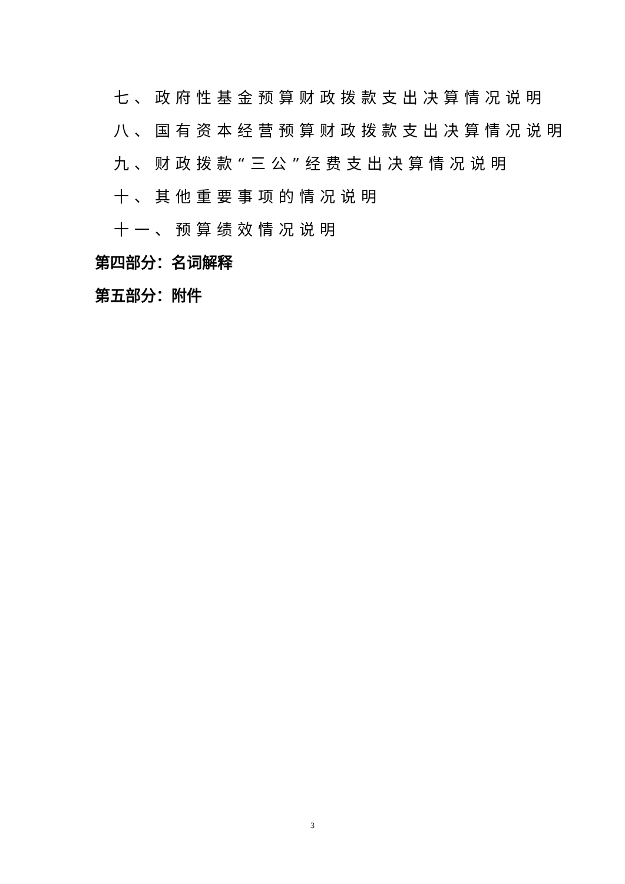七、政府性基金预算财政拨款支出决算情况说明
八、国有资本经营预算财政拨款支出决算情况说明
九、财政拨款“三公”经费支出决算情况说明
十、其他重要事项的情况说明
十一、预算绩效情况说明
第四部分：名词解释
第五部分：附件
3